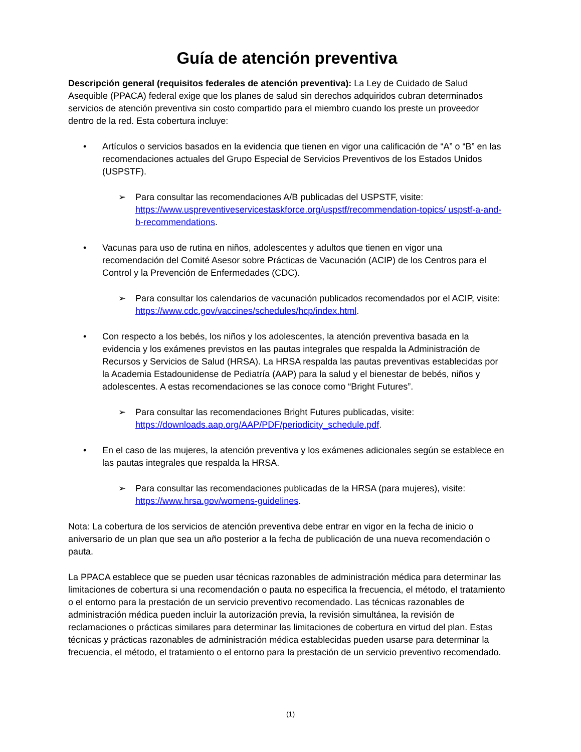Guía de atención preventiva
Descripción general (requisitos federales de atención preventiva): La Ley de Cuidado de Salud Asequible (PPACA) federal exige que los planes de salud sin derechos adquiridos cubran determinados servicios de atención preventiva sin costo compartido para el miembro cuando los preste un proveedor dentro de la red. Esta cobertura incluye:
• Artículos o servicios basados en la evidencia que tienen en vigor una calificación de “A” o “B” en las recomendaciones actuales del Grupo Especial de Servicios Preventivos de los Estados Unidos (USPSTF).
➢ Para consultar las recomendaciones A/B publicadas del USPSTF, visite: https://www.uspreventiveservicestaskforce.org/uspstf/recommendation-topics/ uspstf-a-and-b-recommendations.
• Vacunas para uso de rutina en niños, adolescentes y adultos que tienen en vigor una recomendación del Comité Asesor sobre Prácticas de Vacunación (ACIP) de los Centros para el Control y la Prevención de Enfermedades (CDC).
➢ Para consultar los calendarios de vacunación publicados recomendados por el ACIP, visite: https://www.cdc.gov/vaccines/schedules/hcp/index.html.
• Con respecto a los bebés, los niños y los adolescentes, la atención preventiva basada en la evidencia y los exámenes previstos en las pautas integrales que respalda la Administración de Recursos y Servicios de Salud (HRSA). La HRSA respalda las pautas preventivas establecidas por la Academia Estadounidense de Pediatría (AAP) para la salud y el bienestar de bebés, niños y adolescentes. A estas recomendaciones se las conoce como “Bright Futures”.
➢ Para consultar las recomendaciones Bright Futures publicadas, visite: https://downloads.aap.org/AAP/PDF/periodicity_schedule.pdf.
• En el caso de las mujeres, la atención preventiva y los exámenes adicionales según se establece en las pautas integrales que respalda la HRSA.
➢ Para consultar las recomendaciones publicadas de la HRSA (para mujeres), visite: https://www.hrsa.gov/womens-guidelines.
Nota: La cobertura de los servicios de atención preventiva debe entrar en vigor en la fecha de inicio o aniversario de un plan que sea un año posterior a la fecha de publicación de una nueva recomendación o pauta.
La PPACA establece que se pueden usar técnicas razonables de administración médica para determinar las limitaciones de cobertura si una recomendación o pauta no especifica la frecuencia, el método, el tratamiento o el entorno para la prestación de un servicio preventivo recomendado. Las técnicas razonables de administración médica pueden incluir la autorización previa, la revisión simultánea, la revisión de reclamaciones o prácticas similares para determinar las limitaciones de cobertura en virtud del plan. Estas técnicas y prácticas razonables de administración médica establecidas pueden usarse para determinar la frecuencia, el método, el tratamiento o el entorno para la prestación de un servicio preventivo recomendado.
(1)